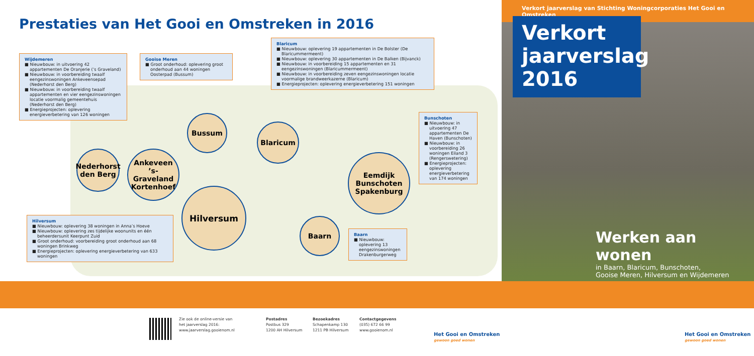Prestaties van Het Gooi en Omstreken in 2016
Wijdemeren
■ Nieuwbouw: in uitvoering 42 appartementen De Oranjerie (’s Graveland)
■ Nieuwbouw: in voorbereiding twaalf eengezinswoningen Ankeveensepad (Nederhorst den Berg)
■ Nieuwbouw: in voorbereiding twaalf appartementen en vier eengezinswoningen locatie voormalig gemeentehuis (Nederhorst den Berg)
■ Energieprojecten: oplevering energieverbetering van 126 woningen
Gooise Meren
■ Groot onderhoud: oplevering groot onderhoud aan 44 woningen Oosterpad (Bussum)
Blaricum
■ Nieuwbouw: oplevering 19 appartementen in De Bolster (De Blaricummermeent)
■ Nieuwbouw: oplevering 30 appartementen in De Balken (Bijvanck)
■ Nieuwbouw: in voorbereiding 15 appartementen en 31 eengezinswoningen (Blaricummermeent)
■ Nieuwbouw: in voorbereiding zeven eengezinswoningen locatie voormalige brandweerkazerne (Blaricum)
■ Energieprojecten: oplevering energieverbetering 151 woningen
Bunschoten
■ Nieuwbouw: in uitvoering 47 appartementen De Haven (Bunschoten)
■ Nieuwbouw: in voorbereiding 26 woningen Eiland 3 (Rengerswetering)
■ Energieprojecten: oplevering energieverbetering van 174 woningen
Hilversum
■ Nieuwbouw: oplevering 38 woningen in Anna’s Hoeve
■ Nieuwbouw: oplevering zes tijdelijke woonunits en één beheerdersunit Keerpunt Zuid
■ Groot onderhoud: voorbereiding groot onderhoud aan 68 woningen Brinkweg
■ Energieprojecten: oplevering energieverbetering van 633 woningen
Baarn
■ Nieuwbouw: oplevering 13 eengezinswoningen Drakenburgerweg
Bussum
Blaricum
Nederhorst den Berg
Ankeveen ’s-Graveland Kortenhoef
Hilversum
Eemdijk Bunschoten Spakenburg
Baarn
Verkort jaarverslag van Stichting Woningcorporaties Het Gooi en Omstreken
Verkort jaarverslag 2016
Werken aan wonen
in Baarn, Blaricum, Bunschoten,
Gooise Meren, Hilversum en Wijdemeren
Zie ook de online-versie van
het jaarverslag 2016:
www.jaarverslag.gooienom.nl
Postadres
Postbus 329
1200 AH Hilversum
Bezoekadres
Schapenkamp 130
1211 PB Hilversum
Contactgegevens
(035) 672 66 99
www.gooienom.nl
Het Gooi en Omstreken
gewoon goed wonen
Het Gooi en Omstreken
gewoon goed wonen